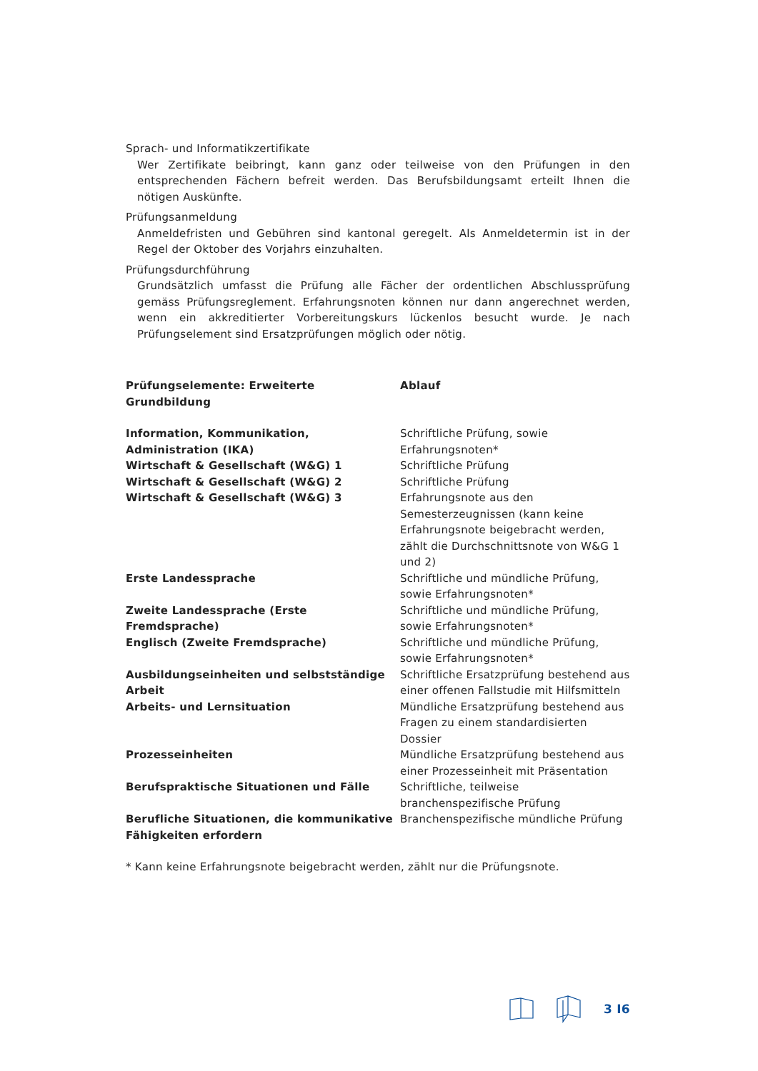Sprach- und Informatikzertifikate
Wer Zertifikate beibringt, kann ganz oder teilweise von den Prüfungen in den entsprechenden Fächern befreit werden. Das Berufsbildungsamt erteilt Ihnen die nötigen Auskünfte.
Prüfungsanmeldung
Anmeldefristen und Gebühren sind kantonal geregelt. Als Anmeldetermin ist in der Regel der Oktober des Vorjahrs einzuhalten.
Prüfungsdurchführung
Grundsätzlich umfasst die Prüfung alle Fächer der ordentlichen Abschlussprüfung gemäss Prüfungsreglement. Erfahrungsnoten können nur dann angerechnet werden, wenn ein akkreditierter Vorbereitungskurs lückenlos besucht wurde. Je nach Prüfungselement sind Ersatzprüfungen möglich oder nötig.
| Prüfungselemente: Erweiterte Grundbildung | Ablauf |
| --- | --- |
| Information, Kommunikation, Administration (IKA) | Schriftliche Prüfung, sowie Erfahrungsnoten* |
| Wirtschaft & Gesellschaft (W&G) 1 | Schriftliche Prüfung |
| Wirtschaft & Gesellschaft (W&G) 2 | Schriftliche Prüfung |
| Wirtschaft & Gesellschaft (W&G) 3 | Erfahrungsnote aus den Semesterzeugnissen (kann keine Erfahrungsnote beigebracht werden, zählt die Durchschnittsnote von W&G 1 und 2) |
| Erste Landessprache | Schriftliche und mündliche Prüfung, sowie Erfahrungsnoten* |
| Zweite Landessprache (Erste Fremdsprache) | Schriftliche und mündliche Prüfung, sowie Erfahrungsnoten* |
| Englisch (Zweite Fremdsprache) | Schriftliche und mündliche Prüfung, sowie Erfahrungsnoten* |
| Ausbildungseinheiten und selbstständige Arbeit | Schriftliche Ersatzprüfung bestehend aus einer offenen Fallstudie mit Hilfsmitteln |
| Arbeits- und Lernsituation | Mündliche Ersatzprüfung bestehend aus Fragen zu einem standardisierten Dossier |
| Prozesseinheiten | Mündliche Ersatzprüfung bestehend aus einer Prozesseinheit mit Präsentation |
| Berufspraktische Situationen und Fälle | Schriftliche, teilweise branchenspezifische Prüfung |
| Berufliche Situationen, die kommunikative Fähigkeiten erfordern | Branchenspezifische mündliche Prüfung |
* Kann keine Erfahrungsnote beigebracht werden, zählt nur die Prüfungsnote.
3 I6